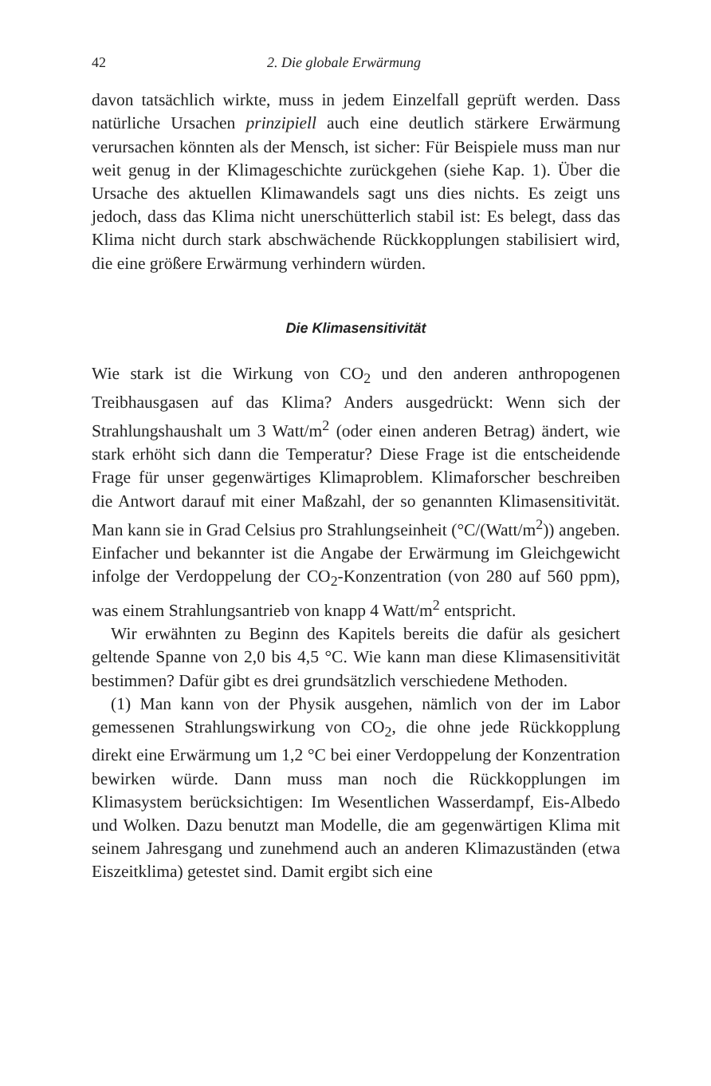42 2. Die globale Erwärmung
davon tatsächlich wirkte, muss in jedem Einzelfall geprüft werden. Dass natürliche Ursachen prinzipiell auch eine deutlich stärkere Erwärmung verursachen könnten als der Mensch, ist sicher: Für Beispiele muss man nur weit genug in der Klimageschichte zurückgehen (siehe Kap. 1). Über die Ursache des aktuellen Klimawandels sagt uns dies nichts. Es zeigt uns jedoch, dass das Klima nicht unerschütterlich stabil ist: Es belegt, dass das Klima nicht durch stark abschwächende Rückkopplungen stabilisiert wird, die eine größere Erwärmung verhindern würden.
Die Klimasensitivität
Wie stark ist die Wirkung von CO<sub>2</sub> und den anderen anthropogenen Treibhausgasen auf das Klima? Anders ausgedrückt: Wenn sich der Strahlungshaushalt um 3 Watt/m<sup>2</sup> (oder einen anderen Betrag) ändert, wie stark erhöht sich dann die Temperatur? Diese Frage ist die entscheidende Frage für unser gegenwärtiges Klimaproblem. Klimaforscher beschreiben die Antwort darauf mit einer Maßzahl, der so genannten Klimasensitivität. Man kann sie in Grad Celsius pro Strahlungseinheit (°C/(Watt/m<sup>2</sup>)) angeben. Einfacher und bekannter ist die Angabe der Erwärmung im Gleichgewicht infolge der Verdoppelung der CO<sub>2</sub>-Konzentration (von 280 auf 560 ppm), was einem Strahlungsantrieb von knapp 4 Watt/m<sup>2</sup> entspricht.
Wir erwähnten zu Beginn des Kapitels bereits die dafür als gesichert geltende Spanne von 2,0 bis 4,5 °C. Wie kann man diese Klimasensitivität bestimmen? Dafür gibt es drei grundsätzlich verschiedene Methoden.
(1) Man kann von der Physik ausgehen, nämlich von der im Labor gemessenen Strahlungswirkung von CO<sub>2</sub>, die ohne jede Rückkopplung direkt eine Erwärmung um 1,2 °C bei einer Verdoppelung der Konzentration bewirken würde. Dann muss man noch die Rückkopplungen im Klimasystem berücksichtigen: Im Wesentlichen Wasserdampf, Eis-Albedo und Wolken. Dazu benutzt man Modelle, die am gegenwärtigen Klima mit seinem Jahresgang und zunehmend auch an anderen Klimazuständen (etwa Eiszeitklima) getestet sind. Damit ergibt sich eine